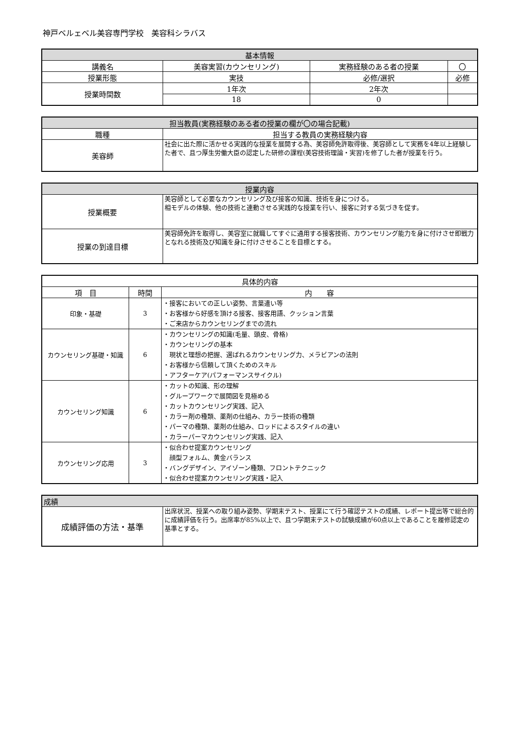神戸ベルェベル美容専門学校　美容科シラバス
| 基本情報 | | | |
| --- | --- | --- | --- |
| 講義名 | 美容実習(カウンセリング) | 実務経験のある者の授業 | 〇 |
| 授業形態 | 実技 | 必修/選択 | 必修 |
| 授業時間数 | 1年次 | 2年次 | |
| | 18 | 0 | |
| 担当教員(実務経験のある者の授業の欄が〇の場合記載) | |
| --- | --- |
| 職種 | 担当する教員の実務経験内容 |
| 美容師 | 社会に出た際に活かせる実践的な授業を展開する為、美容師免許取得後、美容師として実務を4年以上経験した者で、且つ厚生労働大臣の認定した研修の課程(美容技術理論・実習)を修了した者が授業を行う。 |
| 授業内容 | |
| --- | --- |
| 授業概要 | 美容師として必要なカウンセリング及び接客の知識、技術を身につける。 相モデルの体験、他の技術と連動させる実践的な授業を行い、接客に対する気づきを促す。 |
| 授業の到達目標 | 美容師免許を取得し、美容室に就職してすぐに通用する接客技術、カウンセリング能力を身に付けさせ即戦力となれる技術及び知識を身に付けさせることを目標とする。 |
| 具体的内容 | | |
| --- | --- | --- |
| 項 目 | 時間 | 内 容 |
| 印象・基礎 | 3 | ・接客においての正しい姿勢、言葉遣い等 ・お客様から好感を頂ける接客、接客用語、クッション言葉 ・ご来店からカウンセリングまでの流れ |
| カウンセリング基礎・知識 | 6 | ・カウンセリングの知識(毛量、頭皮、骨格) ・カウンセリングの基本 現状と理想の把握、選ばれるカウンセリング力、メラビアンの法則 ・お客様から信頼して頂くためのスキル ・アフターケア(パフォーマンスサイクル) |
| カウンセリング知識 | 6 | ・カットの知識、形の理解 ・グループワークで展開図を見極める ・カットカウンセリング実践、記入 ・カラー剤の種類、薬剤の仕組み、カラー技術の種類 ・パーマの種類、薬剤の仕組み、ロッドによるスタイルの違い ・カラーパーマカウンセリング実践、記入 |
| カウンセリング応用 | 3 | ・似合わせ提案カウンセリング 顔型フォルム、黄金バランス ・バングデザイン、アイゾーン種類、フロントテクニック ・似合わせ提案カウンセリング実践・記入 |
| 成績 | |
| --- | --- |
| 成績評価の方法・基準 | 出席状況、授業への取り組み姿勢、学期末テスト、授業にて行う確認テストの成績、レポート提出等で総合的に成績評価を行う。出席率が85%以上で、且つ学期末テストの試験成績が60点以上であることを履修認定の基準とする。 |